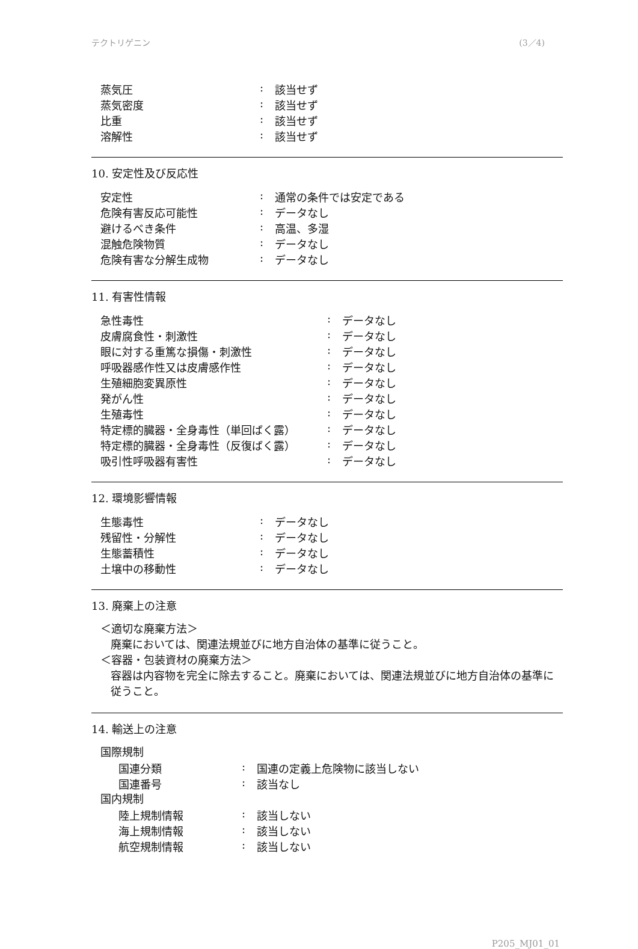テクトリゲニン (3／4)
| 蒸気圧 | : | 該当せず |
| 蒸気密度 | : | 該当せず |
| 比重 | : | 該当せず |
| 溶解性 | : | 該当せず |
10. 安定性及び反応性
| 安定性 | : | 通常の条件では安定である |
| 危険有害反応可能性 | : | データなし |
| 避けるべき条件 | : | 高温、多湿 |
| 混触危険物質 | : | データなし |
| 危険有害な分解生成物 | : | データなし |
11. 有害性情報
| 急性毒性 | : | データなし |
| 皮膚腐食性・刺激性 | : | データなし |
| 眼に対する重篤な損傷・刺激性 | : | データなし |
| 呼吸器感作性又は皮膚感作性 | : | データなし |
| 生殖細胞変異原性 | : | データなし |
| 発がん性 | : | データなし |
| 生殖毒性 | : | データなし |
| 特定標的臓器・全身毒性（単回ばく露） | : | データなし |
| 特定標的臓器・全身毒性（反復ばく露） | : | データなし |
| 吸引性呼吸器有害性 | : | データなし |
12. 環境影響情報
| 生態毒性 | : | データなし |
| 残留性・分解性 | : | データなし |
| 生態蓄積性 | : | データなし |
| 土壌中の移動性 | : | データなし |
13. 廃棄上の注意
＜適切な廃棄方法＞
廃棄においては、関連法規並びに地方自治体の基準に従うこと。
＜容器・包装資材の廃棄方法＞
容器は内容物を完全に除去すること。廃棄においては、関連法規並びに地方自治体の基準に従うこと。
14. 輸送上の注意
国際規制
| 国連分類 | : | 国連の定義上危険物に該当しない |
| 国連番号 | : | 該当なし |
国内規制
| 陸上規制情報 | : | 該当しない |
| 海上規制情報 | : | 該当しない |
| 航空規制情報 | : | 該当しない |
P205_MJ01_01